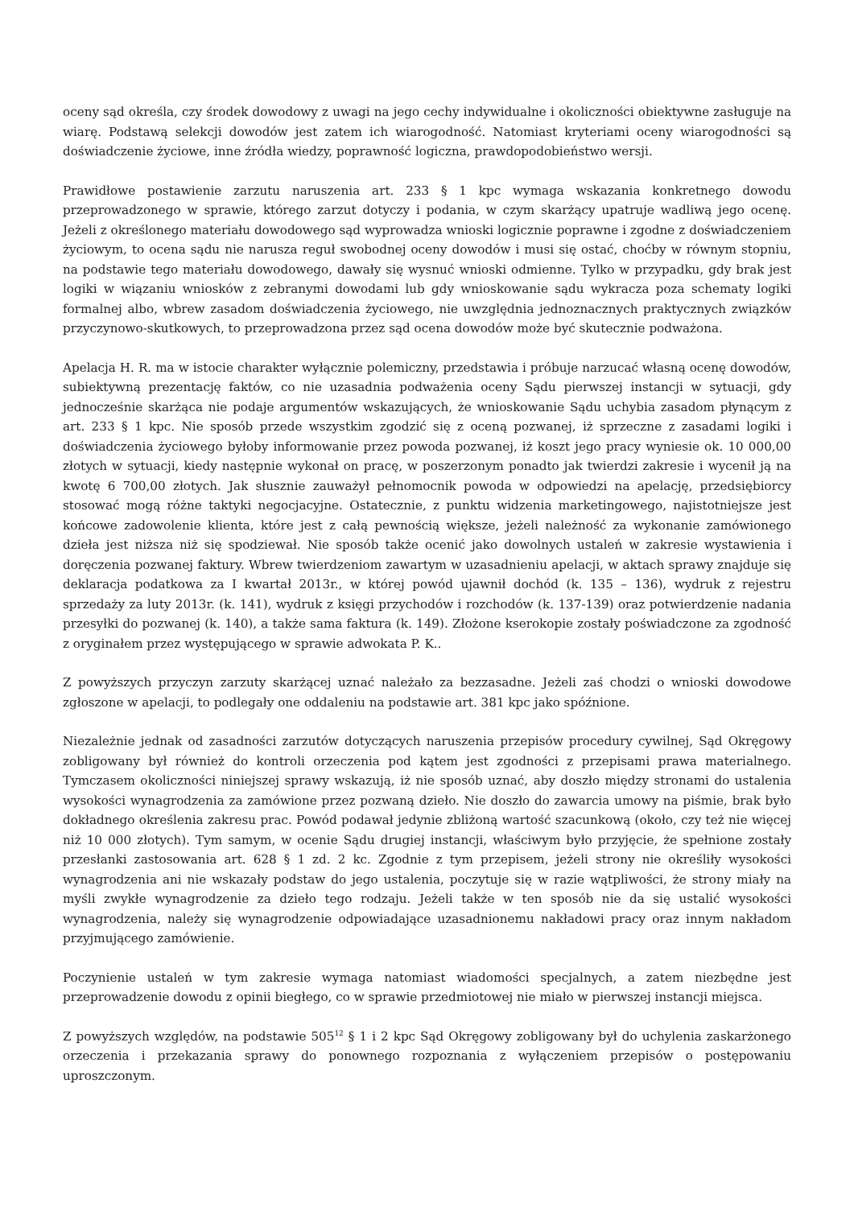oceny sąd określa, czy środek dowodowy z uwagi na jego cechy indywidualne i okoliczności obiektywne zasługuje na wiarę. Podstawą selekcji dowodów jest zatem ich wiarogodność. Natomiast kryteriami oceny wiarogodności są doświadczenie życiowe, inne źródła wiedzy, poprawność logiczna, prawdopodobieństwo wersji.
Prawidłowe postawienie zarzutu naruszenia art. 233 § 1 kpc wymaga wskazania konkretnego dowodu przeprowadzonego w sprawie, którego zarzut dotyczy i podania, w czym skarżący upatruje wadliwą jego ocenę. Jeżeli z określonego materiału dowodowego sąd wyprowadza wnioski logicznie poprawne i zgodne z doświadczeniem życiowym, to ocena sądu nie narusza reguł swobodnej oceny dowodów i musi się ostać, choćby w równym stopniu, na podstawie tego materiału dowodowego, dawały się wysnuć wnioski odmienne. Tylko w przypadku, gdy brak jest logiki w wiązaniu wniosków z zebranymi dowodami lub gdy wnioskowanie sądu wykracza poza schematy logiki formalnej albo, wbrew zasadom doświadczenia życiowego, nie uwzględnia jednoznacznych praktycznych związków przyczynowo-skutkowych, to przeprowadzona przez sąd ocena dowodów może być skutecznie podważona.
Apelacja H. R. ma w istocie charakter wyłącznie polemiczny, przedstawia i próbuje narzucać własną ocenę dowodów, subiektywną prezentację faktów, co nie uzasadnia podważenia oceny Sądu pierwszej instancji w sytuacji, gdy jednocześnie skarżąca nie podaje argumentów wskazujących, że wnioskowanie Sądu uchybia zasadom płynącym z art. 233 § 1 kpc. Nie sposób przede wszystkim zgodzić się z oceną pozwanej, iż sprzeczne z zasadami logiki i doświadczenia życiowego byłoby informowanie przez powoda pozwanej, iż koszt jego pracy wyniesie ok. 10 000,00 złotych w sytuacji, kiedy następnie wykonał on pracę, w poszerzonym ponadto jak twierdzi zakresie i wycenił ją na kwotę 6 700,00 złotych. Jak słusznie zauważył pełnomocnik powoda w odpowiedzi na apelację, przedsiębiorcy stosować mogą różne taktyki negocjacyjne. Ostatecznie, z punktu widzenia marketingowego, najistotniejsze jest końcowe zadowolenie klienta, które jest z całą pewnością większe, jeżeli należność za wykonanie zamówionego dzieła jest niższa niż się spodziewał. Nie sposób także ocenić jako dowolnych ustaleń w zakresie wystawienia i doręczenia pozwanej faktury. Wbrew twierdzeniom zawartym w uzasadnieniu apelacji, w aktach sprawy znajduje się deklaracja podatkowa za I kwartał 2013r., w której powód ujawnił dochód (k. 135 – 136), wydruk z rejestru sprzedaży za luty 2013r. (k. 141), wydruk z księgi przychodów i rozchodów (k. 137-139) oraz potwierdzenie nadania przesyłki do pozwanej (k. 140), a także sama faktura (k. 149). Złożone kserokopie zostały poświadczone za zgodność z oryginałem przez występującego w sprawie adwokata P. K..
Z powyższych przyczyn zarzuty skarżącej uznać należało za bezzasadne. Jeżeli zaś chodzi o wnioski dowodowe zgłoszone w apelacji, to podlegały one oddaleniu na podstawie art. 381 kpc jako spóźnione.
Niezależnie jednak od zasadności zarzutów dotyczących naruszenia przepisów procedury cywilnej, Sąd Okręgowy zobligowany był również do kontroli orzeczenia pod kątem jest zgodności z przepisami prawa materialnego. Tymczasem okoliczności niniejszej sprawy wskazują, iż nie sposób uznać, aby doszło między stronami do ustalenia wysokości wynagrodzenia za zamówione przez pozwaną dzieło. Nie doszło do zawarcia umowy na piśmie, brak było dokładnego określenia zakresu prac. Powód podawał jedynie zbliżoną wartość szacunkową (około, czy też nie więcej niż 10 000 złotych). Tym samym, w ocenie Sądu drugiej instancji, właściwym było przyjęcie, że spełnione zostały przesłanki zastosowania art. 628 § 1 zd. 2 kc. Zgodnie z tym przepisem, jeżeli strony nie określiły wysokości wynagrodzenia ani nie wskazały podstaw do jego ustalenia, poczytuje się w razie wątpliwości, że strony miały na myśli zwykłe wynagrodzenie za dzieło tego rodzaju. Jeżeli także w ten sposób nie da się ustalić wysokości wynagrodzenia, należy się wynagrodzenie odpowiadające uzasadnionemu nakładowi pracy oraz innym nakładom przyjmującego zamówienie.
Poczynienie ustaleń w tym zakresie wymaga natomiast wiadomości specjalnych, a zatem niezbędne jest przeprowadzenie dowodu z opinii biegłego, co w sprawie przedmiotowej nie miało w pierwszej instancji miejsca.
Z powyższych względów, na podstawie 505<sup>12</sup> § 1 i 2 kpc Sąd Okręgowy zobligowany był do uchylenia zaskarżonego orzeczenia i przekazania sprawy do ponownego rozpoznania z wyłączeniem przepisów o postępowaniu uproszczonym.